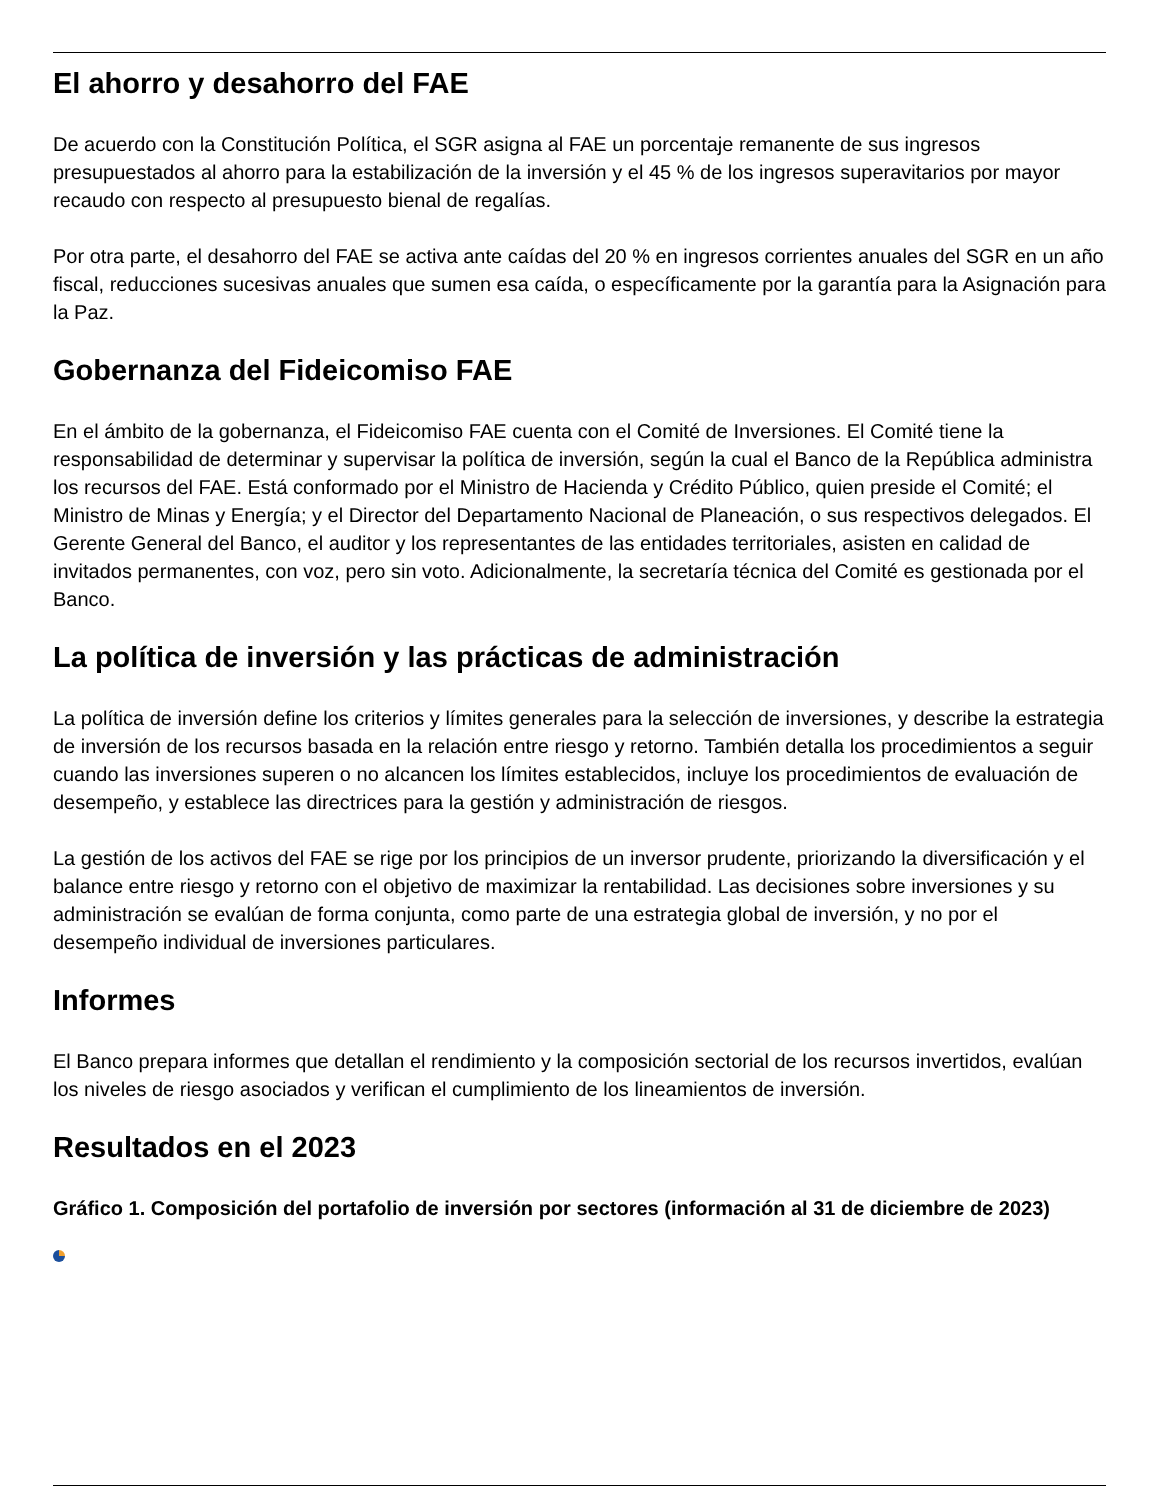El ahorro y desahorro del FAE
De acuerdo con la Constitución Política, el SGR asigna al FAE un porcentaje remanente de sus ingresos presupuestados al ahorro para la estabilización de la inversión y el 45 % de los ingresos superavitarios por mayor recaudo con respecto al presupuesto bienal de regalías.
Por otra parte, el desahorro del FAE se activa ante caídas del 20 % en ingresos corrientes anuales del SGR en un año fiscal, reducciones sucesivas anuales que sumen esa caída, o específicamente por la garantía para la Asignación para la Paz.
Gobernanza del Fideicomiso FAE
En el ámbito de la gobernanza, el Fideicomiso FAE cuenta con el Comité de Inversiones. El Comité tiene la responsabilidad de determinar y supervisar la política de inversión, según la cual el Banco de la República administra los recursos del FAE. Está conformado por el Ministro de Hacienda y Crédito Público, quien preside el Comité; el Ministro de Minas y Energía; y el Director del Departamento Nacional de Planeación, o sus respectivos delegados. El Gerente General del Banco, el auditor y los representantes de las entidades territoriales, asisten en calidad de invitados permanentes, con voz, pero sin voto. Adicionalmente, la secretaría técnica del Comité es gestionada por el Banco.
La política de inversión y las prácticas de administración
La política de inversión define los criterios y límites generales para la selección de inversiones, y describe la estrategia de inversión de los recursos basada en la relación entre riesgo y retorno. También detalla los procedimientos a seguir cuando las inversiones superen o no alcancen los límites establecidos, incluye los procedimientos de evaluación de desempeño, y establece las directrices para la gestión y administración de riesgos.
La gestión de los activos del FAE se rige por los principios de un inversor prudente, priorizando la diversificación y el balance entre riesgo y retorno con el objetivo de maximizar la rentabilidad. Las decisiones sobre inversiones y su administración se evalúan de forma conjunta, como parte de una estrategia global de inversión, y no por el desempeño individual de inversiones particulares.
Informes
El Banco prepara informes que detallan el rendimiento y la composición sectorial de los recursos invertidos, evalúan los niveles de riesgo asociados y verifican el cumplimiento de los lineamientos de inversión.
Resultados en el 2023
Gráfico 1. Composición del portafolio de inversión por sectores (información al 31 de diciembre de 2023)